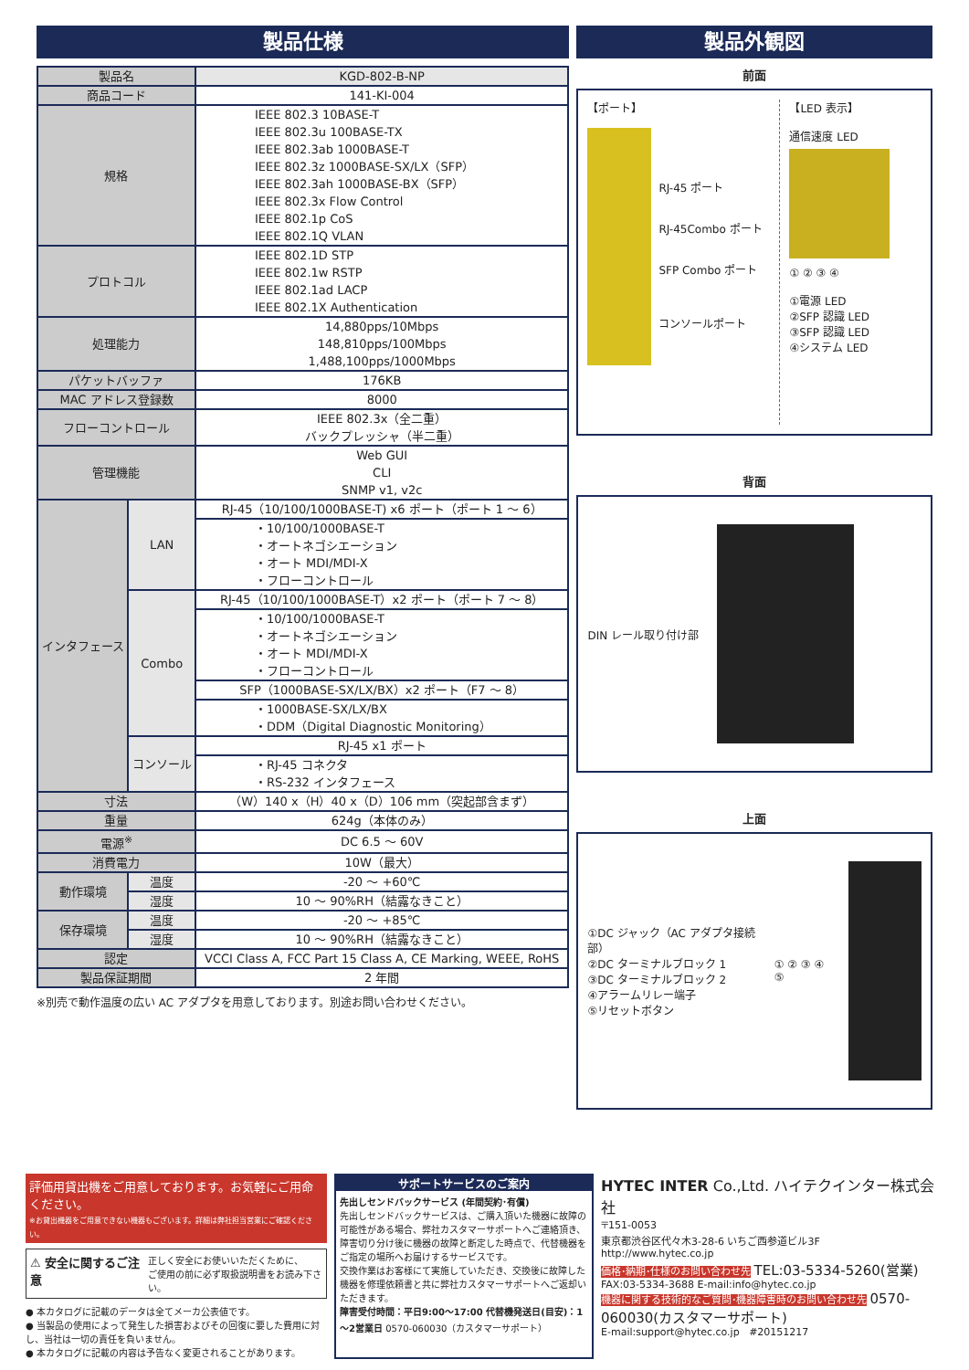製品仕様
| 製品名 | | KGD-802-B-NP |
| 商品コード | | 141-KI-004 |
| 規格 | | IEEE 802.3 10BASE-T IEEE 802.3u 100BASE-TX IEEE 802.3ab 1000BASE-T IEEE 802.3z 1000BASE-SX/LX（SFP） IEEE 802.3ah 1000BASE-BX（SFP） IEEE 802.3x Flow Control IEEE 802.1p CoS IEEE 802.1Q VLAN |
| プロトコル | | IEEE 802.1D STP IEEE 802.1w RSTP IEEE 802.1ad LACP IEEE 802.1X Authentication |
| 処理能力 | | 14,880pps/10Mbps 148,810pps/100Mbps 1,488,100pps/1000Mbps |
| パケットバッファ | | 176KB |
| MAC アドレス登録数 | | 8000 |
| フローコントロール | | IEEE 802.3x（全二重） バックプレッシャ（半二重） |
| 管理機能 | | Web GUI CLI SNMP v1, v2c |
| インタフェース | LAN | RJ-45（10/100/1000BASE-T) x6 ポート（ポート 1 ～ 6） |
| | | ・10/100/1000BASE-T ・オートネゴシエーション ・オート MDI/MDI-X ・フローコントロール |
| | Combo | RJ-45（10/100/1000BASE-T）x2 ポート（ポート 7 ～ 8） |
| | | ・10/100/1000BASE-T ・オートネゴシエーション ・オート MDI/MDI-X ・フローコントロール |
| | | SFP（1000BASE-SX/LX/BX）x2 ポート（F7 ～ 8） |
| | | ・1000BASE-SX/LX/BX ・DDM（Digital Diagnostic Monitoring） |
| | コンソール | RJ-45 x1 ポート |
| | | ・RJ-45 コネクタ ・RS-232 インタフェース |
| 寸法 | | （W）140 x（H）40 x（D）106 mm（突起部含まず） |
| 重量 | | 624g（本体のみ） |
| 電源<sup>※</sup> | | DC 6.5 ～ 60V |
| 消費電力 | | 10W（最大） |
| 動作環境 | 温度 | -20 ～ +60℃ |
| | 湿度 | 10 ～ 90%RH（結露なきこと） |
| 保存環境 | 温度 | -20 ～ +85℃ |
| | 湿度 | 10 ～ 90%RH（結露なきこと） |
| 認定 | | VCCI Class A, FCC Part 15 Class A, CE Marking, WEEE, RoHS |
| 製品保証期間 | | 2 年間 |
※別売で動作温度の広い AC アダプタを用意しております。別途お問い合わせください。
製品外観図
前面
【ポート】
RJ-45 ポート
RJ-45Combo ポート
SFP Combo ポート
コンソールポート
【LED 表示】
通信速度 LED
① ② ③ ④
①電源 LED
②SFP 認識 LED
③SFP 認識 LED
④システム LED
背面
DIN レール取り付け部
上面
①DC ジャック（AC アダプタ接続部）
②DC ターミナルブロック 1
③DC ターミナルブロック 2
④アラームリレー端子
⑤リセットボタン
① ② ③ ④ ⑤
評価用貸出機をご用意しております。お気軽にご用命ください。
※お貸出機器をご用意できない機器もございます。詳細は弊社担当営業にご確認ください。
⚠ 安全に関するご注意 正しく安全にお使いいただくために、
ご使用の前に必ず取扱説明書をお読み下さい。
● 本カタログに記載のデータは全てメーカ公表値です。
● 当製品の使用によって発生した損害およびその回復に要した費用に対し、当社は一切の責任を負いません。
● 本カタログに記載の内容は予告なく変更されることがあります。
サポートサービスのご案内
先出しセンドバックサービス (年間契約･有償)
先出しセンドバックサービスは、ご購入頂いた機器に故障の可能性がある場合、弊社カスタマーサポートへご連絡頂き、障害切り分け後に機器の故障と断定した時点で、代替機器をご指定の場所へお届けするサービスです。
交換作業はお客様にて実施していただき、交換後に故障した機器を修理依頼書と共に弊社カスタマーサポートへご返却いただきます。
障害受付時間：平日9:00～17:00 代替機発送日(目安)：1～2営業日 0570-060030（カスタマーサポート）
HYTEC INTER Co.,Ltd. ハイテクインター株式会社
〒151-0053
東京都渋谷区代々木3-28-6 いちご西参道ビル3F
http://www.hytec.co.jp
価格･納期･仕様のお問い合わせ先 TEL:03-5334-5260(営業)
FAX:03-5334-3688 E-mail:info@hytec.co.jp
機器に関する技術的なご質問･機器障害時のお問い合わせ先 0570-060030(カスタマーサポート)
E-mail:support@hytec.co.jp #20151217